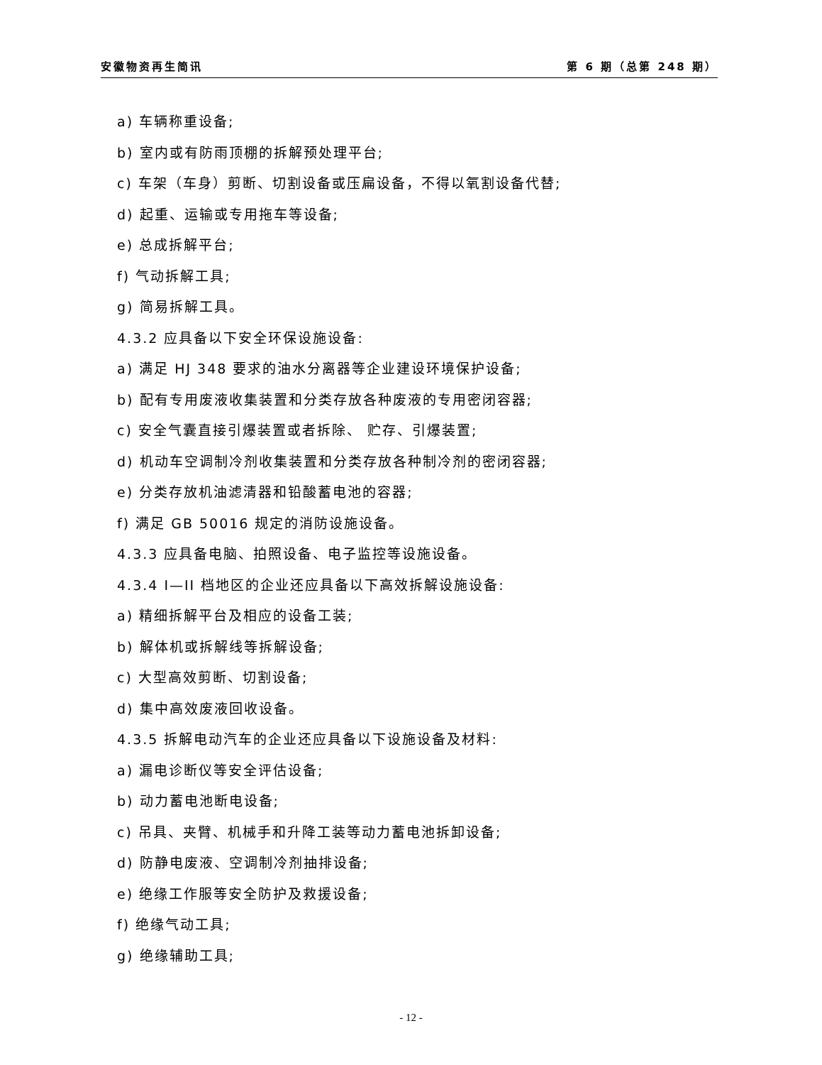安徽物资再生简讯 第 6 期（总第 248 期）
a) 车辆称重设备;
b) 室内或有防雨顶棚的拆解预处理平台;
c) 车架（车身）剪断、切割设备或压扁设备，不得以氧割设备代替;
d) 起重、运输或专用拖车等设备;
e) 总成拆解平台;
f) 气动拆解工具;
g) 简易拆解工具。
4.3.2 应具备以下安全环保设施设备:
a) 满足 HJ 348 要求的油水分离器等企业建设环境保护设备;
b) 配有专用废液收集装置和分类存放各种废液的专用密闭容器;
c) 安全气囊直接引爆装置或者拆除、 贮存、引爆装置;
d) 机动车空调制冷剂收集装置和分类存放各种制冷剂的密闭容器;
e) 分类存放机油滤清器和铅酸蓄电池的容器;
f) 满足 GB 50016 规定的消防设施设备。
4.3.3 应具备电脑、拍照设备、电子监控等设施设备。
4.3.4 I—II 档地区的企业还应具备以下高效拆解设施设备:
a) 精细拆解平台及相应的设备工装;
b) 解体机或拆解线等拆解设备;
c) 大型高效剪断、切割设备;
d) 集中高效废液回收设备。
4.3.5 拆解电动汽车的企业还应具备以下设施设备及材料:
a) 漏电诊断仪等安全评估设备;
b) 动力蓄电池断电设备;
c) 吊具、夹臂、机械手和升降工装等动力蓄电池拆卸设备;
d) 防静电废液、空调制冷剂抽排设备;
e) 绝缘工作服等安全防护及救援设备;
f) 绝缘气动工具;
g) 绝缘辅助工具;
- 12 -